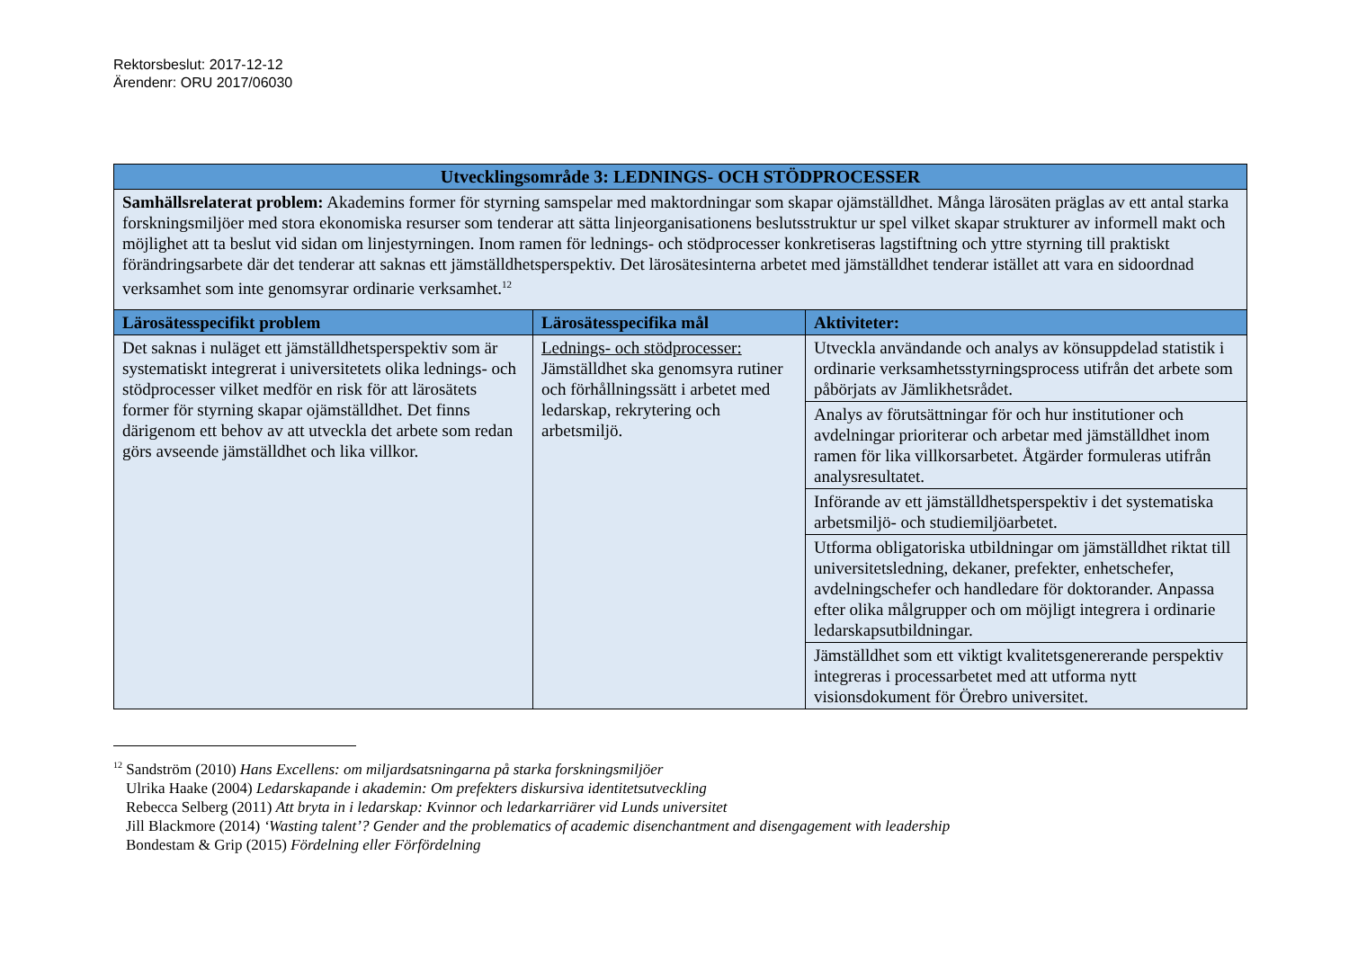Rektorsbeslut: 2017-12-12
Ärendenr: ORU 2017/06030
| Utvecklingsområde 3: LEDNINGS- OCH STÖDPROCESSER | | |
| --- | --- | --- |
| Samhällsrelaterat problem: Akademins former för styrning samspelar med maktordningar som skapar ojämställdhet. Många lärosäten präglas av ett antal starka forskningsmiljöer med stora ekonomiska resurser som tenderar att sätta linjeorganisationens beslutsstruktur ur spel vilket skapar strukturer av informell makt och möjlighet att ta beslut vid sidan om linjestyrningen. Inom ramen för lednings- och stödprocesser konkretiseras lagstiftning och yttre styrning till praktiskt förändringsarbete där det tenderar att saknas ett jämställdhetsperspektiv. Det lärosätesinterna arbetet med jämställdhet tenderar istället att vara en sidoordnad verksamhet som inte genomsyrar ordinarie verksamhet.<sup>12</sup> | | |
| Lärosätesspecifikt problem | Lärosätesspecifika mål | Aktiviteter: |
| Det saknas i nuläget ett jämställdhetsperspektiv som är systematiskt integrerat i universitetets olika lednings- och stödprocesser vilket medför en risk för att lärosätets former för styrning skapar ojämställdhet. Det finns därigenom ett behov av att utveckla det arbete som redan görs avseende jämställdhet och lika villkor. | Lednings- och stödprocesser: Jämställdhet ska genomsyra rutiner och förhållningssätt i arbetet med ledarskap, rekrytering och arbetsmiljö. | Utveckla användande och analys av könsuppdelad statistik i ordinarie verksamhetsstyrningsprocess utifrån det arbete som påbörjats av Jämlikhetsrådet. |
| | | Analys av förutsättningar för och hur institutioner och avdelningar prioriterar och arbetar med jämställdhet inom ramen för lika villkorsarbetet. Åtgärder formuleras utifrån analysresultatet. |
| | | Införande av ett jämställdhetsperspektiv i det systematiska arbetsmiljö- och studiemiljöarbetet. |
| | | Utforma obligatoriska utbildningar om jämställdhet riktat till universitetsledning, dekaner, prefekter, enhetschefer, avdelningschefer och handledare för doktorander. Anpassa efter olika målgrupper och om möjligt integrera i ordinarie ledarskapsutbildningar. |
| | | Jämställdhet som ett viktigt kvalitetsgenererande perspektiv integreras i processarbetet med att utforma nytt visionsdokument för Örebro universitet. |
<sup>12</sup> Sandström (2010) Hans Excellens: om miljardsatsningarna på starka forskningsmiljöer
Ulrika Haake (2004) Ledarskapande i akademin: Om prefekters diskursiva identitetsutveckling
Rebecca Selberg (2011) Att bryta in i ledarskap: Kvinnor och ledarkarriärer vid Lunds universitet
Jill Blackmore (2014) ‘Wasting talent’? Gender and the problematics of academic disenchantment and disengagement with leadership
Bondestam & Grip (2015) Fördelning eller Förfördelning